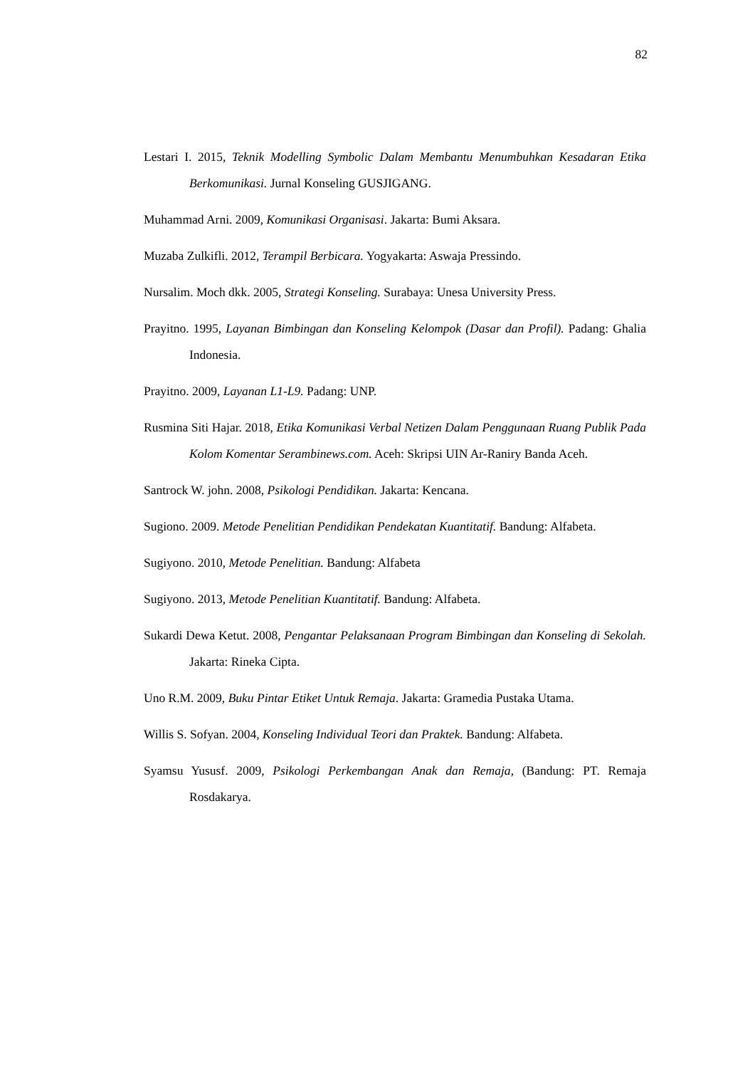82
Lestari I. 2015, Teknik Modelling Symbolic Dalam Membantu Menumbuhkan Kesadaran Etika Berkomunikasi. Jurnal Konseling GUSJIGANG.
Muhammad Arni. 2009, Komunikasi Organisasi. Jakarta: Bumi Aksara.
Muzaba Zulkifli. 2012, Terampil Berbicara. Yogyakarta: Aswaja Pressindo.
Nursalim. Moch dkk. 2005, Strategi Konseling. Surabaya: Unesa University Press.
Prayitno. 1995, Layanan Bimbingan dan Konseling Kelompok (Dasar dan Profil). Padang: Ghalia Indonesia.
Prayitno. 2009, Layanan L1-L9. Padang: UNP.
Rusmina Siti Hajar. 2018, Etika Komunikasi Verbal Netizen Dalam Penggunaan Ruang Publik Pada Kolom Komentar Serambinews.com. Aceh: Skripsi UIN Ar-Raniry Banda Aceh.
Santrock W. john. 2008, Psikologi Pendidikan. Jakarta: Kencana.
Sugiono. 2009. Metode Penelitian Pendidikan Pendekatan Kuantitatif. Bandung: Alfabeta.
Sugiyono. 2010, Metode Penelitian. Bandung: Alfabeta
Sugiyono. 2013, Metode Penelitian Kuantitatif. Bandung: Alfabeta.
Sukardi Dewa Ketut. 2008, Pengantar Pelaksanaan Program Bimbingan dan Konseling di Sekolah. Jakarta: Rineka Cipta.
Uno R.M. 2009, Buku Pintar Etiket Untuk Remaja. Jakarta: Gramedia Pustaka Utama.
Willis S. Sofyan. 2004, Konseling Individual Teori dan Praktek. Bandung: Alfabeta.
Syamsu Yususf. 2009, Psikologi Perkembangan Anak dan Remaja, (Bandung: PT. Remaja Rosdakarya.